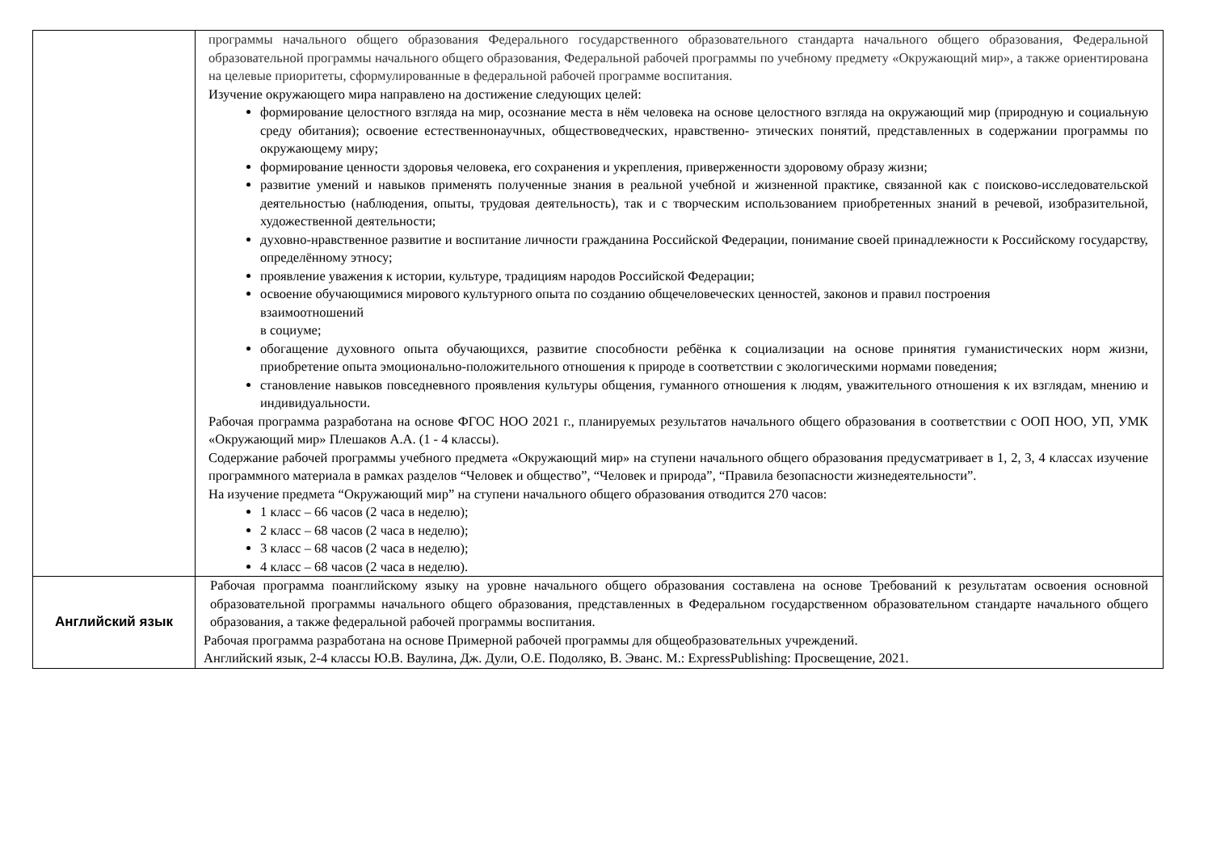| | программы начального общего образования Федерального государственного образовательного стандарта начального общего образования, Федеральной образовательной программы начального общего образования, Федеральной рабочей программы по учебному предмету «Окружающий мир», а также ориентирована на целевые приоритеты, сформулированные в федеральной рабочей программе воспитания. Изучение окружающего мира направлено на достижение следующих целей: формирование целостного взгляда на мир, осознание места в нём человека на основе целостного взгляда на окружающий мир (природную и социальную среду обитания); освоение естественнонаучных, обществоведческих, нравственно- этических понятий, представленных в содержании программы по окружающему миру; формирование ценности здоровья человека, его сохранения и укрепления, приверженности здоровому образу жизни; развитие умений и навыков применять полученные знания в реальной учебной и жизненной практике, связанной как с поисково-исследовательской деятельностью (наблюдения, опыты, трудовая деятельность), так и с творческим использованием приобретенных знаний в речевой, изобразительной, художественной деятельности; духовно-нравственное развитие и воспитание личности гражданина Российской Федерации, понимание своей принадлежности к Российскому государству, определённому этносу; проявление уважения к истории, культуре, традициям народов Российской Федерации; освоение обучающимися мирового культурного опыта по созданию общечеловеческих ценностей, законов и правил построения взаимоотношений в социуме; обогащение духовного опыта обучающихся, развитие способности ребёнка к социализации на основе принятия гуманистических норм жизни, приобретение опыта эмоционально-положительного отношения к природе в соответствии с экологическими нормами поведения; становление навыков повседневного проявления культуры общения, гуманного отношения к людям, уважительного отношения к их взглядам, мнению и индивидуальности. Рабочая программа разработана на основе ФГОС НОО 2021 г., планируемых результатов начального общего образования в соответствии с ООП НОО, УП, УМК «Окружающий мир» Плешаков А.А. (1 - 4 классы). Содержание рабочей программы учебного предмета «Окружающий мир» на ступени начального общего образования предусматривает в 1, 2, 3, 4 классах изучение программного материала в рамках разделов “Человек и общество”, “Человек и природа”, “Правила безопасности жизнедеятельности”. На изучение предмета “Окружающий мир” на ступени начального общего образования отводится 270 часов: 1 класс – 66 часов (2 часа в неделю); 2 класс – 68 часов (2 часа в неделю); 3 класс – 68 часов (2 часа в неделю); 4 класс – 68 часов (2 часа в неделю). |
| Английский язык | Рабочая программа поанглийскому языку на уровне начального общего образования составлена на основе Требований к результатам освоения основной образовательной программы начального общего образования, представленных в Федеральном государственном образовательном стандарте начального общего образования, а также федеральной рабочей программы воспитания. Рабочая программа разработана на основе Примерной рабочей программы для общеобразовательных учреждений. Английский язык, 2-4 классы Ю.В. Ваулина, Дж. Дули, О.Е. Подоляко, В. Эванс. М.: ExpressPublishing: Просвещение, 2021. |